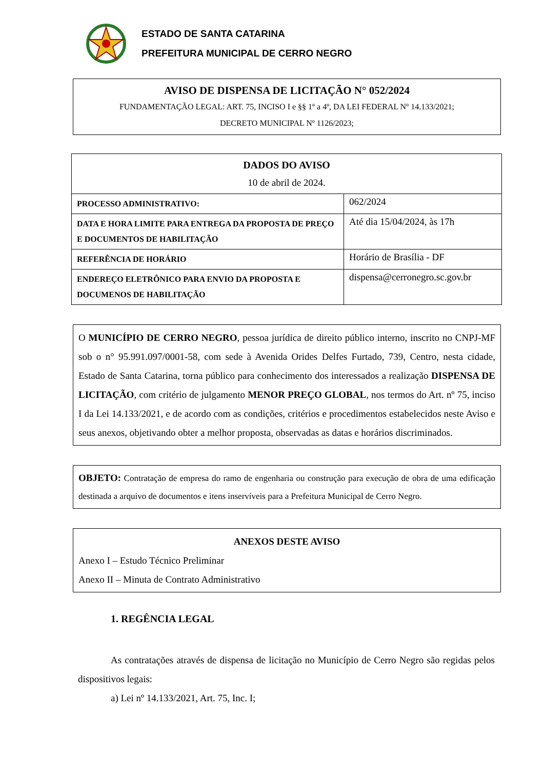ESTADO DE SANTA CATARINA
PREFEITURA MUNICIPAL DE CERRO NEGRO
AVISO DE DISPENSA DE LICITAÇÃO N° 052/2024
FUNDAMENTAÇÃO LEGAL: ART. 75, INCISO I e §§ 1º a 4º, DA LEI FEDERAL Nº 14.133/2021;
DECRETO MUNICIPAL Nº 1126/2023;
| DADOS DO AVISO 10 de abril de 2024. | |
| PROCESSO ADMINISTRATIVO: | 062/2024 |
| DATA E HORA LIMITE PARA ENTREGA DA PROPOSTA DE PREÇO E DOCUMENTOS DE HABILITAÇÃO | Até dia 15/04/2024, às 17h |
| REFERÊNCIA DE HORÁRIO | Horário de Brasília - DF |
| ENDEREÇO ELETRÔNICO PARA ENVIO DA PROPOSTA E DOCUMENOS DE HABILITAÇÃO | dispensa@cerronegro.sc.gov.br |
O MUNICÍPIO DE CERRO NEGRO, pessoa jurídica de direito público interno, inscrito no CNPJ-MF sob o n° 95.991.097/0001-58, com sede à Avenida Orides Delfes Furtado, 739, Centro, nesta cidade, Estado de Santa Catarina, torna público para conhecimento dos interessados a realização DISPENSA DE LICITAÇÃO, com critério de julgamento MENOR PREÇO GLOBAL, nos termos do Art. nº 75, inciso I da Lei 14.133/2021, e de acordo com as condições, critérios e procedimentos estabelecidos neste Aviso e seus anexos, objetivando obter a melhor proposta, observadas as datas e horários discriminados.
OBJETO: Contratação de empresa do ramo de engenharia ou construção para execução de obra de uma edificação destinada a arquivo de documentos e itens inservíveis para a Prefeitura Municipal de Cerro Negro.
ANEXOS DESTE AVISO
Anexo I – Estudo Técnico Preliminar
Anexo II – Minuta de Contrato Administrativo
1. REGÊNCIA LEGAL
As contratações através de dispensa de licitação no Município de Cerro Negro são regidas pelos dispositivos legais:
a) Lei nº 14.133/2021, Art. 75, Inc. I;